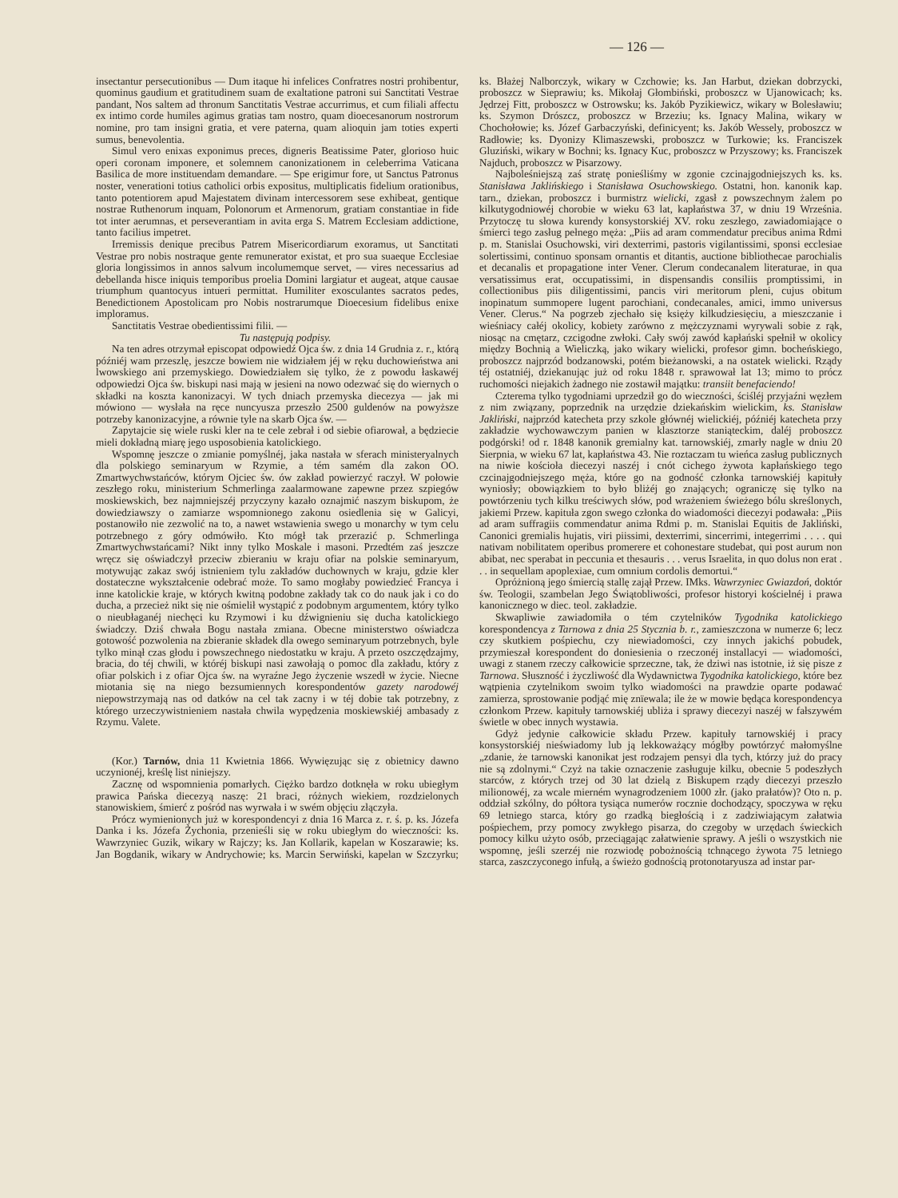— 126 —
insectantur persecutionibus — Dum itaque hi infelices Confratres nostri prohibentur, quominus gaudium et gratitudinem suam de exaltatione patroni sui Sanctitati Vestrae pandant, Nos saltem ad thronum Sanctitatis Vestrae accurrimus, et cum filiali affectu ex intimo corde humiles agimus gratias tam nostro, quam dioecesanorum nostrorum nomine, pro tam insigni gratia, et vere paterna, quam alioquin jam toties experti sumus, benevolentia.
Simul vero enixas exponimus preces, digneris Beatissime Pater, glorioso huic operi coronam imponere, et solemnem canonizationem in celeberrima Vaticana Basilica de more instituendam demandare. — Spe erigimur fore, ut Sanctus Patronus noster, venerationi totius catholici orbis expositus, multiplicatis fidelium orationibus, tanto potentiorem apud Majestatem divinam intercessorem sese exhibeat, gentique nostrae Ruthenorum inquam, Polonorum et Armenorum, gratiam constantiae in fide tot inter aerumnas, et perseverantiam in avita erga S. Matrem Ecclesiam addictione, tanto facilius impetret.
Irremissis denique precibus Patrem Misericordiarum exoramus, ut Sanctitati Vestrae pro nobis nostraque gente remunerator existat, et pro sua suaeque Ecclesiae gloria longissimos in annos salvum incolumemque servet, — vires necessarius ad debellanda hisce iniquis temporibus proelia Domini largiatur et augeat, atque causae triumphum quantocyus intueri permittat. Humiliter exosculantes sacratos pedes, Benedictionem Apostolicam pro Nobis nostrarumque Dioecesium fidelibus enixe imploramus.
Sanctitatis Vestrae obedientissimi filii. —
Tu następują podpisy.
Na ten adres otrzymał episcopat odpowiedź Ojca św. z dnia 14 Grudnia z. r., którą późniéj wam przeszlę, jeszcze bowiem nie widziałem jéj w ręku duchowieństwa ani lwowskiego ani przemyskiego. Dowiedziałem się tylko, że z powodu łaskawéj odpowiedzi Ojca św. biskupi nasi mają w jesieni na nowo odezwać się do wiernych o składki na koszta kanonizacyi. W tych dniach przemyska diecezya — jak mi mówiono — wysłała na ręce nuncyusza przeszło 2500 guldenów na powyższe potrzeby kanonizacyjne, a równie tyle na skarb Ojca św. —
Zapytajcie się wiele ruski kler na te cele zebrał i od siebie ofiarował, a będziecie mieli dokładną miarę jego usposobienia katolickiego.
Wspomnę jeszcze o zmianie pomyślnéj, jaka nastała w sferach ministeryalnych dla polskiego seminaryum w Rzymie, a tém samém dla zakon OO. Zmartwychwstańców, którym Ojciec św. ów zakład powierzyć raczył. W połowie zeszłego roku, ministerium Schmerlinga zaalarmowane zapewne przez szpiegów moskiewskich, bez najmniejszéj przyczyny kazało oznajmić naszym biskupom, że dowiedziawszy o zamiarze wspomnionego zakonu osiedlenia się w Galicyi, postanowiło nie zezwolić na to, a nawet wstawienia swego u monarchy w tym celu potrzebnego z góry odmówiło. Kto mógł tak przerazić p. Schmerlinga Zmartwychwstańcami? Nikt inny tylko Moskale i masoni. Przedtém zaś jeszcze wręcz się oświadczył przeciw zbieraniu w kraju ofiar na polskie seminaryum, motywując zakaz swój istnieniem tylu zakładów duchownych w kraju, gdzie kler dostateczne wykształcenie odebrać może. To samo mogłaby powiedzieć Francya i inne katolickie kraje, w których kwitną podobne zakłady tak co do nauk jak i co do ducha, a przecież nikt się nie ośmielił wystąpić z podobnym argumentem, który tylko o nieubłaganéj niechęci ku Rzymowi i ku dźwignieniu się ducha katolickiego świadczy. Dziś chwała Bogu nastała zmiana. Obecne ministerstwo oświadcza gotowość pozwolenia na zbieranie składek dla owego seminaryum potrzebnych, byle tylko minął czas głodu i powszechnego niedostatku w kraju. A przeto oszczędzajmy, bracia, do téj chwili, w któréj biskupi nasi zawołają o pomoc dla zakładu, który z ofiar polskich i z ofiar Ojca św. na wyraźne Jego życzenie wszedł w życie. Niecne miotania się na niego bezsumiennych korespondentów gazety narodowéj niepowstrzymają nas od datków na cel tak zacny i w téj dobie tak potrzebny, z którego urzeczywistnieniem nastała chwila wypędzenia moskiewskiéj ambasady z Rzymu. Valete.
(Kor.) Tarnów, dnia 11 Kwietnia 1866. Wywięzując się z obietnicy dawno uczynionéj, kreślę list niniejszy.
Zacznę od wspomnienia pomarłych. Ciężko bardzo dotknęła w roku ubiegłym prawica Pańska diecezyą naszę: 21 braci, różnych wiekiem, rozdzielonych stanowiskiem, śmierć z pośród nas wyrwała i w swém objęciu złączyła.
Prócz wymienionych już w korespondencyi z dnia 16 Marca z. r. ś. p. ks. Józefa Danka i ks. Józefa Żychonia, przenieśli się w roku ubiegłym do wieczności: ks. Wawrzyniec Guzik, wikary w Rajczy; ks. Jan Kollarik, kapelan w Koszarawie; ks. Jan Bogdanik, wikary w Andrychowie; ks. Marcin Serwiński, kapelan w Szczyrku; ks. Błażej Nalborczyk, wikary w Czchowie; ks. Jan Harbut, dziekan dobrzycki, proboszcz w Sieprawiu; ks. Mikołaj Głombiński, proboszcz w Ujanowicach; ks. Jędrzej Fitt, proboszcz w Ostrowsku; ks. Jakób Pyzikiewicz, wikary w Bolesławiu; ks. Szymon Drószcz, proboszcz w Brzeziu; ks. Ignacy Malina, wikary w Chochołowie; ks. Józef Garbaczyński, definicyent; ks. Jakób Wessely, proboszcz w Radłowie; ks. Dyonizy Klimaszewski, proboszcz w Turkowie; ks. Franciszek Gluziński, wikary w Bochni; ks. Ignacy Kuc, proboszcz w Przyszowy; ks. Franciszek Najduch, proboszcz w Pisarzowy.
Najboleśniejszą zaś stratę ponieśliśmy w zgonie czcinajgodniejszych ks. ks. Stanisława Jaklińskiego i Stanisława Osuchowskiego. Ostatni, hon. kanonik kap. tarn., dziekan, proboszcz i burmistrz wielicki, zgasł z powszechnym żalem po kilkutygodniowéj chorobie w wieku 63 lat, kapłaństwa 37, w dniu 19 Września. Przytoczę tu słowa kurendy konsystorskiéj XV. roku zeszłego, zawiadomiające o śmierci tego zasług pełnego męża: „Piis ad aram commendatur precibus anima Rdmi p. m. Stanislai Osuchowski, viri dexterrimi, pastoris vigilantissimi, sponsi ecclesiae solertissimi, continuo sponsam ornantis et ditantis, auctione bibliothecae parochialis et decanalis et propagatione inter Vener. Clerum condecanalem literaturae, in qua versatissimus erat, occupatissimi, in dispensandis consiliis promptissimi, in collectionibus piis diligentissimi, pancis viri meritorum pleni, cujus obitum inopinatum summopere lugent parochiani, condecanales, amici, immo universus Vener. Clerus.“ Na pogrzeb zjechało się księży kilkudziesięciu, a mieszczanie i wieśniacy całéj okolicy, kobiety zarówno z mężczyznami wyrywali sobie z rąk, niosąc na cmętarz, czcigodne zwłoki. Cały swój zawód kapłański spełnił w okolicy między Bochnią a Wieliczką, jako wikary wielicki, profesor gimn. bocheńskiego, proboszcz najprzód bodzanowski, potém bieżanowski, a na ostatek wielicki. Rządy téj ostatniéj, dziekanując już od roku 1848 r. sprawował lat 13; mimo to prócz ruchomości niejakich żadnego nie zostawił majątku: transiit benefaciendo!
Czterema tylko tygodniami uprzedził go do wieczności, ściśléj przyjaźni węzłem z nim związany, poprzednik na urzędzie dziekańskim wielickim, ks. Stanisław Jakliński, najprzód katecheta przy szkole głównéj wielickiéj, późniéj katecheta przy zakładzie wychowawczym panien w klasztorze staniąteckim, daléj proboszcz podgórski! od r. 1848 kanonik gremialny kat. tarnowskiéj, zmarły nagle w dniu 20 Sierpnia, w wieku 67 lat, kapłaństwa 43. Nie roztaczam tu wieńca zasług publicznych na niwie kościoła diecezyi naszéj i cnót cichego żywota kapłańskiego tego czcinajgodniejszego męża, które go na godność członka tarnowskiéj kapituły wyniosły; obowiązkiem to było bliżéj go znających; ograniczę się tylko na powtórzeniu tych kilku treściwych słów, pod wrażeniem świeżego bólu skreślonych, jakiemi Przew. kapituła zgon swego członka do wiadomości diecezyi podawała: „Piis ad aram suffragiis commendatur anima Rdmi p. m. Stanislai Equitis de Jakliński, Canonici gremialis hujatis, viri piissimi, dexterrimi, sincerrimi, integerrimi . . . . qui nativam nobilitatem operibus promerere et cohonestare studebat, qui post aurum non abibat, nec sperabat in peccunia et thesauris . . . verus Israelita, in quo dolus non erat . . . in sequellam apoplexiae, cum omnium cordolis demortui.“
Opróżnioną jego śmiercią stallę zajął Przew. IMks. Wawrzyniec Gwiazdoń, doktór św. Teologii, szambelan Jego Świątobliwości, profesor historyi kościelnéj i prawa kanonicznego w diec. teol. zakładzie.
Skwapliwie zawiadomiła o tém czytelników Tygodnika katolickiego korespondencya z Tarnowa z dnia 25 Stycznia b. r., zamieszczona w numerze 6; lecz czy skutkiem pośpiechu, czy niewiadomości, czy innych jakichś pobudek, przymieszał korespondent do doniesienia o rzeczonéj installacyi — wiadomości, uwagi z stanem rzeczy całkowicie sprzeczne, tak, że dziwi nas istotnie, iż się pisze z Tarnowa. Słuszność i życzliwość dla Wydawnictwa Tygodnika katolickiego, które bez wątpienia czytelnikom swoim tylko wiadomości na prawdzie oparte podawać zamierza, sprostowanie podjąć mię znïewala; ile że w mowie będąca korespondencya członkom Przew. kapituły tarnowskiéj ubliża i sprawy diecezyi naszéj w fałszywém świetle w obec innych wystawia.
Gdyż jedynie całkowicie składu Przew. kapituły tarnowskiéj i pracy konsystorskiéj nieświadomy lub ją lekkoważący mógłby powtórzyć małomyślne „zdanie, że tarnowski kanonikat jest rodzajem pensyi dla tych, którzy już do pracy nie są zdolnymi.“ Czyż na takie oznaczenie zasługuje kilku, obecnie 5 podeszłych starców, z których trzej od 30 lat dzielą z Biskupem rządy diecezyi przeszło milionowéj, za wcale mierném wynagrodzeniem 1000 złr. (jako prałatów)? Oto n. p. oddział szkólny, do półtora tysiąca numerów rocznie dochodzący, spoczywa w ręku 69 letniego starca, który go rzadką biegłością i z zadziwiającym załatwia pośpiechem, przy pomocy zwykłego pisarza, do czegoby w urzędach świeckich pomocy kilku użyto osób, przeciągając załatwienie sprawy. A jeśli o wszystkich nie wspomnę, jeśli szerzéj nie rozwiodę pobożnością tchnącego żywota 75 letniego starca, zaszczyconego infułą, a świeżo godnością protonotaryusza ad instar par-